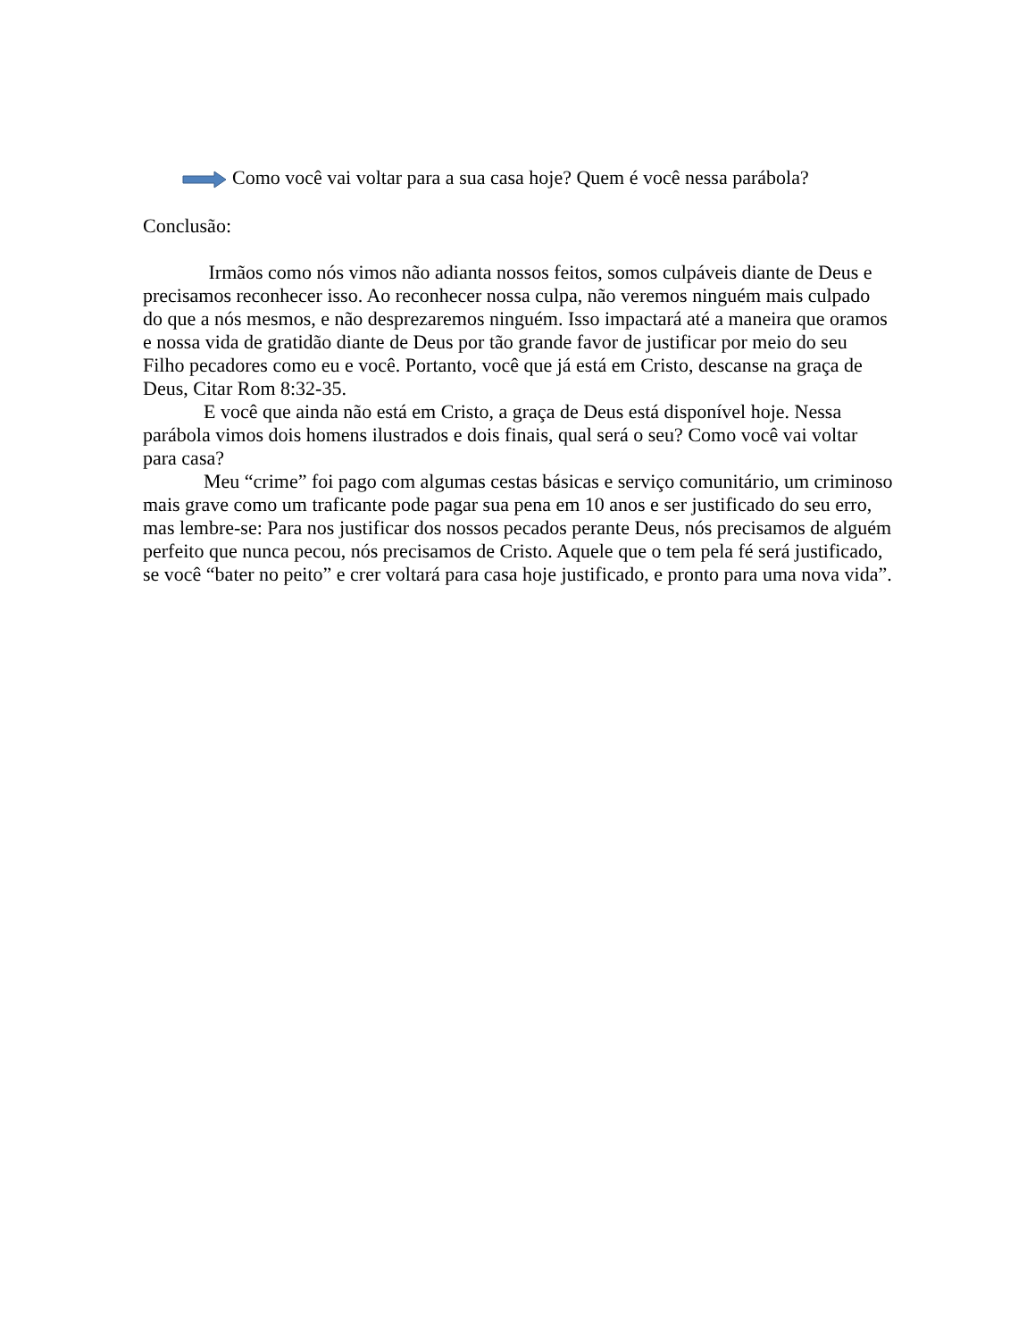Como você vai voltar para a sua casa hoje? Quem é você nessa parábola?
Conclusão:
Irmãos como nós vimos não adianta nossos feitos, somos culpáveis diante de Deus e precisamos reconhecer isso. Ao reconhecer nossa culpa, não veremos ninguém mais culpado do que a nós mesmos, e não desprezaremos ninguém. Isso impactará até a maneira que oramos e nossa vida de gratidão diante de Deus por tão grande favor de justificar por meio do seu Filho pecadores como eu e você. Portanto, você que já está em Cristo, descanse na graça de Deus, Citar Rom 8:32-35.
E você que ainda não está em Cristo, a graça de Deus está disponível hoje. Nessa parábola vimos dois homens ilustrados e dois finais, qual será o seu? Como você vai voltar para casa?
Meu “crime” foi pago com algumas cestas básicas e serviço comunitário, um criminoso mais grave como um traficante pode pagar sua pena em 10 anos e ser justificado do seu erro, mas lembre-se: Para nos justificar dos nossos pecados perante Deus, nós precisamos de alguém perfeito que nunca pecou, nós precisamos de Cristo. Aquele que o tem pela fé será justificado, se você “bater no peito” e crer voltará para casa hoje justificado, e pronto para uma nova vida”.